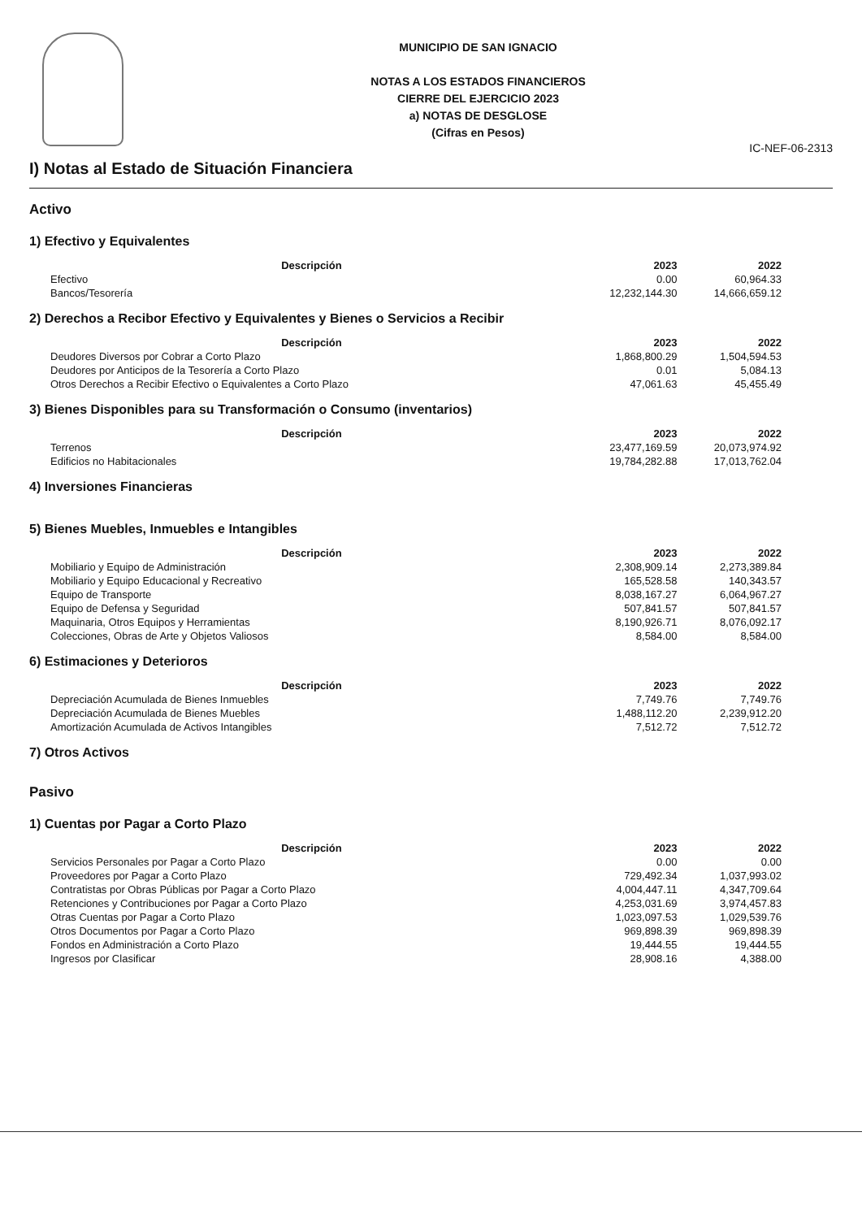MUNICIPIO DE SAN IGNACIO
NOTAS A LOS ESTADOS FINANCIEROS
CIERRE DEL EJERCICIO 2023
a) NOTAS DE DESGLOSE
(Cifras en Pesos)
IC-NEF-06-2313
I) Notas al Estado de Situación Financiera
Activo
1) Efectivo y Equivalentes
| Descripción | 2023 | 2022 |
| --- | --- | --- |
| Efectivo | 0.00 | 60,964.33 |
| Bancos/Tesorería | 12,232,144.30 | 14,666,659.12 |
2) Derechos a Recibor Efectivo y Equivalentes y Bienes o Servicios a Recibir
| Descripción | 2023 | 2022 |
| --- | --- | --- |
| Deudores Diversos por Cobrar a Corto Plazo | 1,868,800.29 | 1,504,594.53 |
| Deudores por Anticipos de la Tesorería a Corto Plazo | 0.01 | 5,084.13 |
| Otros Derechos a Recibir Efectivo o Equivalentes a Corto Plazo | 47,061.63 | 45,455.49 |
3) Bienes Disponibles para su Transformación o Consumo (inventarios)
| Descripción | 2023 | 2022 |
| --- | --- | --- |
| Terrenos | 23,477,169.59 | 20,073,974.92 |
| Edificios no Habitacionales | 19,784,282.88 | 17,013,762.04 |
4) Inversiones Financieras
5) Bienes Muebles, Inmuebles e Intangibles
| Descripción | 2023 | 2022 |
| --- | --- | --- |
| Mobiliario y Equipo de Administración | 2,308,909.14 | 2,273,389.84 |
| Mobiliario y Equipo Educacional y Recreativo | 165,528.58 | 140,343.57 |
| Equipo de Transporte | 8,038,167.27 | 6,064,967.27 |
| Equipo de Defensa y Seguridad | 507,841.57 | 507,841.57 |
| Maquinaria, Otros Equipos y Herramientas | 8,190,926.71 | 8,076,092.17 |
| Colecciones, Obras de Arte y Objetos Valiosos | 8,584.00 | 8,584.00 |
6) Estimaciones y Deterioros
| Descripción | 2023 | 2022 |
| --- | --- | --- |
| Depreciación Acumulada de Bienes Inmuebles | 7,749.76 | 7,749.76 |
| Depreciación Acumulada de Bienes Muebles | 1,488,112.20 | 2,239,912.20 |
| Amortización Acumulada de Activos Intangibles | 7,512.72 | 7,512.72 |
7) Otros Activos
Pasivo
1) Cuentas por Pagar a Corto Plazo
| Descripción | 2023 | 2022 |
| --- | --- | --- |
| Servicios Personales por Pagar a Corto Plazo | 0.00 | 0.00 |
| Proveedores por Pagar a Corto Plazo | 729,492.34 | 1,037,993.02 |
| Contratistas por Obras Públicas por Pagar a Corto Plazo | 4,004,447.11 | 4,347,709.64 |
| Retenciones y Contribuciones por Pagar a Corto Plazo | 4,253,031.69 | 3,974,457.83 |
| Otras Cuentas por Pagar a Corto Plazo | 1,023,097.53 | 1,029,539.76 |
| Otros Documentos por Pagar a Corto Plazo | 969,898.39 | 969,898.39 |
| Fondos en Administración a Corto Plazo | 19,444.55 | 19,444.55 |
| Ingresos por Clasificar | 28,908.16 | 4,388.00 |